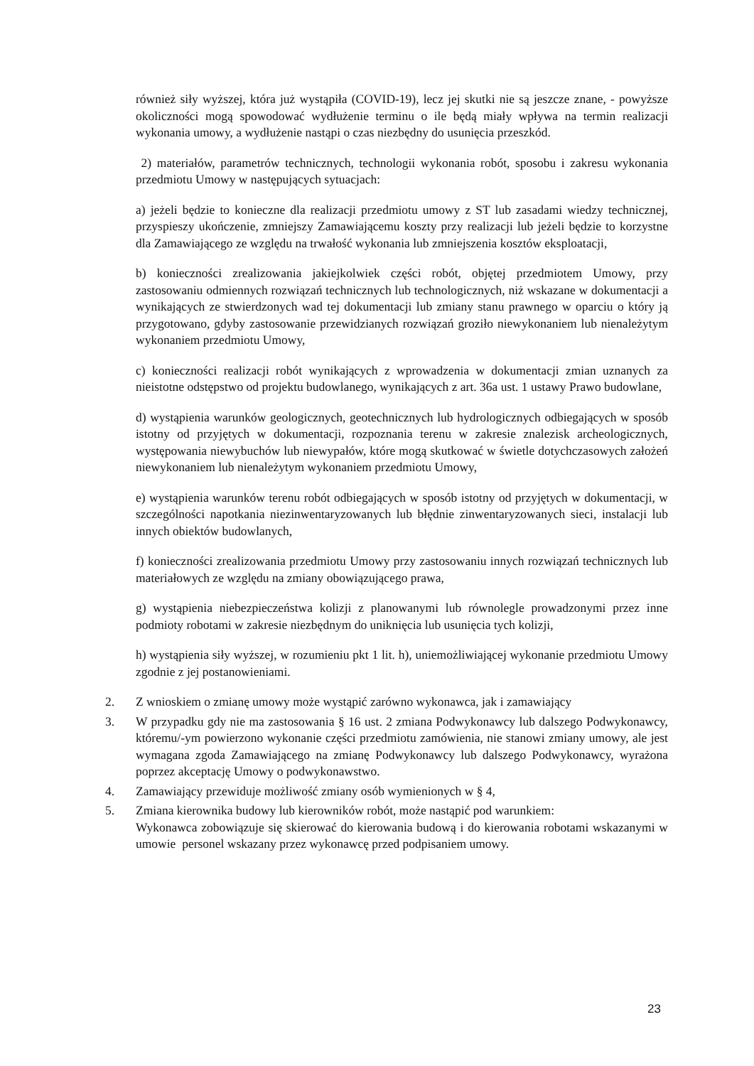również siły wyższej, która już wystąpiła (COVID-19), lecz jej skutki nie są jeszcze znane, - powyższe okoliczności mogą spowodować wydłużenie terminu o ile będą miały wpływa na termin realizacji wykonania umowy, a wydłużenie nastąpi o czas niezbędny do usunięcia przeszkód.
2) materiałów, parametrów technicznych, technologii wykonania robót, sposobu i zakresu wykonania przedmiotu Umowy w następujących sytuacjach:
a) jeżeli będzie to konieczne dla realizacji przedmiotu umowy z ST lub zasadami wiedzy technicznej, przyspieszy ukończenie, zmniejszy Zamawiającemu koszty przy realizacji lub jeżeli będzie to korzystne dla Zamawiającego ze względu na trwałość wykonania lub zmniejszenia kosztów eksploatacji,
b) konieczności zrealizowania jakiejkolwiek części robót, objętej przedmiotem Umowy, przy zastosowaniu odmiennych rozwiązań technicznych lub technologicznych, niż wskazane w dokumentacji a wynikających ze stwierdzonych wad tej dokumentacji lub zmiany stanu prawnego w oparciu o który ją przygotowano, gdyby zastosowanie przewidzianych rozwiązań groziło niewykonaniem lub nienależytym wykonaniem przedmiotu Umowy,
c) konieczności realizacji robót wynikających z wprowadzenia w dokumentacji zmian uznanych za nieistotne odstępstwo od projektu budowlanego, wynikających z art. 36a ust. 1 ustawy Prawo budowlane,
d) wystąpienia warunków geologicznych, geotechnicznych lub hydrologicznych odbiegających w sposób istotny od przyjętych w dokumentacji, rozpoznania terenu w zakresie znalezisk archeologicznych, występowania niewybuchów lub niewypałów, które mogą skutkować w świetle dotychczasowych założeń niewykonaniem lub nienależytym wykonaniem przedmiotu Umowy,
e) wystąpienia warunków terenu robót odbiegających w sposób istotny od przyjętych w dokumentacji, w szczególności napotkania niezinwentaryzowanych lub błędnie zinwentaryzowanych sieci, instalacji lub innych obiektów budowlanych,
f) konieczności zrealizowania przedmiotu Umowy przy zastosowaniu innych rozwiązań technicznych lub materiałowych ze względu na zmiany obowiązującego prawa,
g) wystąpienia niebezpieczeństwa kolizji z planowanymi lub równolegle prowadzonymi przez inne podmioty robotami w zakresie niezbędnym do uniknięcia lub usunięcia tych kolizji,
h) wystąpienia siły wyższej, w rozumieniu pkt 1 lit. h), uniemożliwiającej wykonanie przedmiotu Umowy zgodnie z jej postanowieniami.
2. Z wnioskiem o zmianę umowy może wystąpić zarówno wykonawca, jak i zamawiający
3. W przypadku gdy nie ma zastosowania § 16 ust. 2 zmiana Podwykonawcy lub dalszego Podwykonawcy, któremu/-ym powierzono wykonanie części przedmiotu zamówienia, nie stanowi zmiany umowy, ale jest wymagana zgoda Zamawiającego na zmianę Podwykonawcy lub dalszego Podwykonawcy, wyrażona poprzez akceptację Umowy o podwykonawstwo.
4. Zamawiający przewiduje możliwość zmiany osób wymienionych w § 4,
5. Zmiana kierownika budowy lub kierowników robót, może nastąpić pod warunkiem:
Wykonawca zobowiązuje się skierować do kierowania budową i do kierowania robotami wskazanymi w umowie personel wskazany przez wykonawcę przed podpisaniem umowy.
23